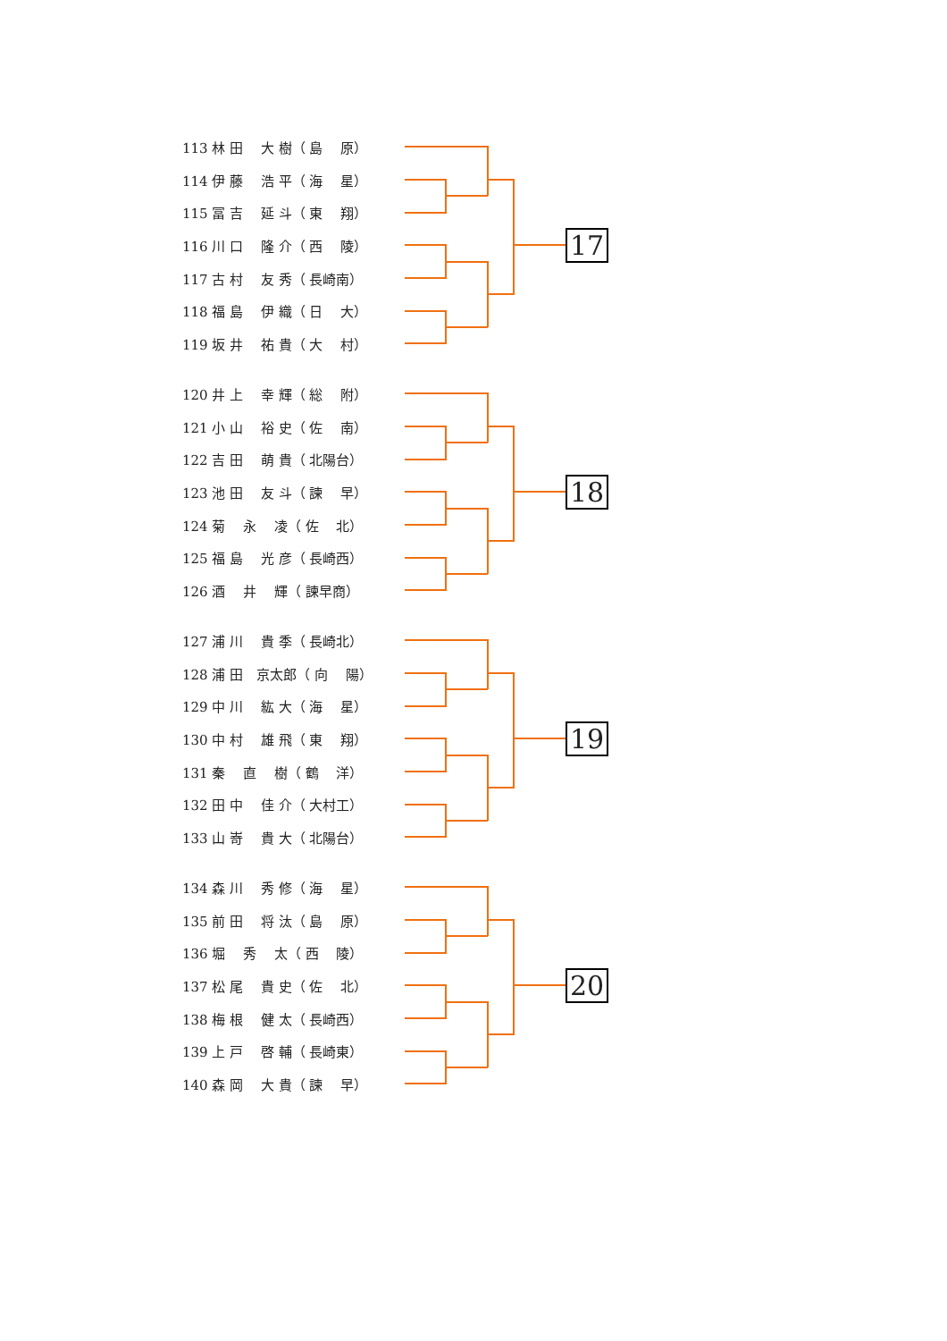| 113 林 田 大 樹（ 島 原） |
| 114 伊 藤 浩 平（ 海 星） |
| 115 冨 吉 延 斗（ 東 翔） |
| 116 川 口 隆 介（ 西 陵） |
| 117 古 村 友 秀（ 長崎南） |
| 118 福 島 伊 織（ 日 大） |
| 119 坂 井 祐 貴（ 大 村） |
17
| 120 井 上 幸 輝（ 総 附） |
| 121 小 山 裕 史（ 佐 南） |
| 122 吉 田 萌 貴（ 北陽台） |
| 123 池 田 友 斗（ 諫 早） |
| 124 菊 永 凌（ 佐 北） |
| 125 福 島 光 彦（ 長崎西） |
| 126 酒 井 輝（ 諫早商） |
18
| 127 浦 川 貴 季（ 長崎北） |
| 128 浦 田 京太郎（ 向 陽） |
| 129 中 川 紘 大（ 海 星） |
| 130 中 村 雄 飛（ 東 翔） |
| 131 秦 直 樹（ 鶴 洋） |
| 132 田 中 佳 介（ 大村工） |
| 133 山 嵜 貴 大（ 北陽台） |
19
| 134 森 川 秀 修（ 海 星） |
| 135 前 田 将 汰（ 島 原） |
| 136 堀 秀 太（ 西 陵） |
| 137 松 尾 貴 史（ 佐 北） |
| 138 梅 根 健 太（ 長崎西） |
| 139 上 戸 啓 輔（ 長崎東） |
| 140 森 岡 大 貴（ 諫 早） |
20